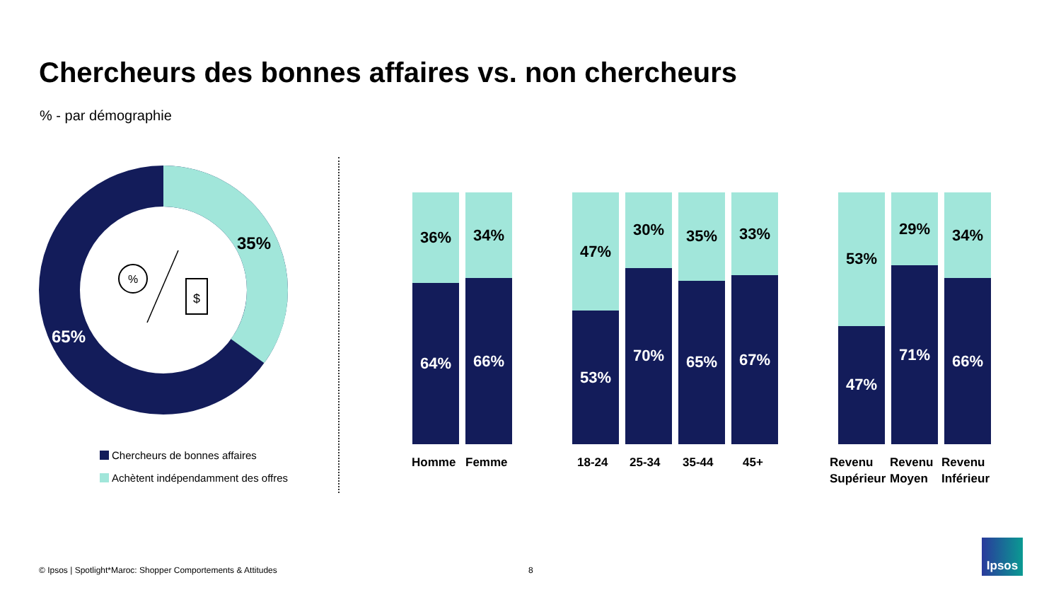Chercheurs des bonnes affaires vs. non chercheurs
% - par démographie
%
$
35%
65%
Chercheurs de bonnes affaires
Achètent indépendamment des offres
36%
64%
34%
66%
47%
53%
30%
70%
35%
65%
33%
67%
53%
47%
29%
71%
34%
66%
Homme Femme 18-24 25-34 35-44 45+
Revenu
Supérieur
Revenu
Moyen
Revenu
Inférieur
© Ipsos | Spotlight*Maroc: Shopper Comportements & Attitudes
8
Ipsos